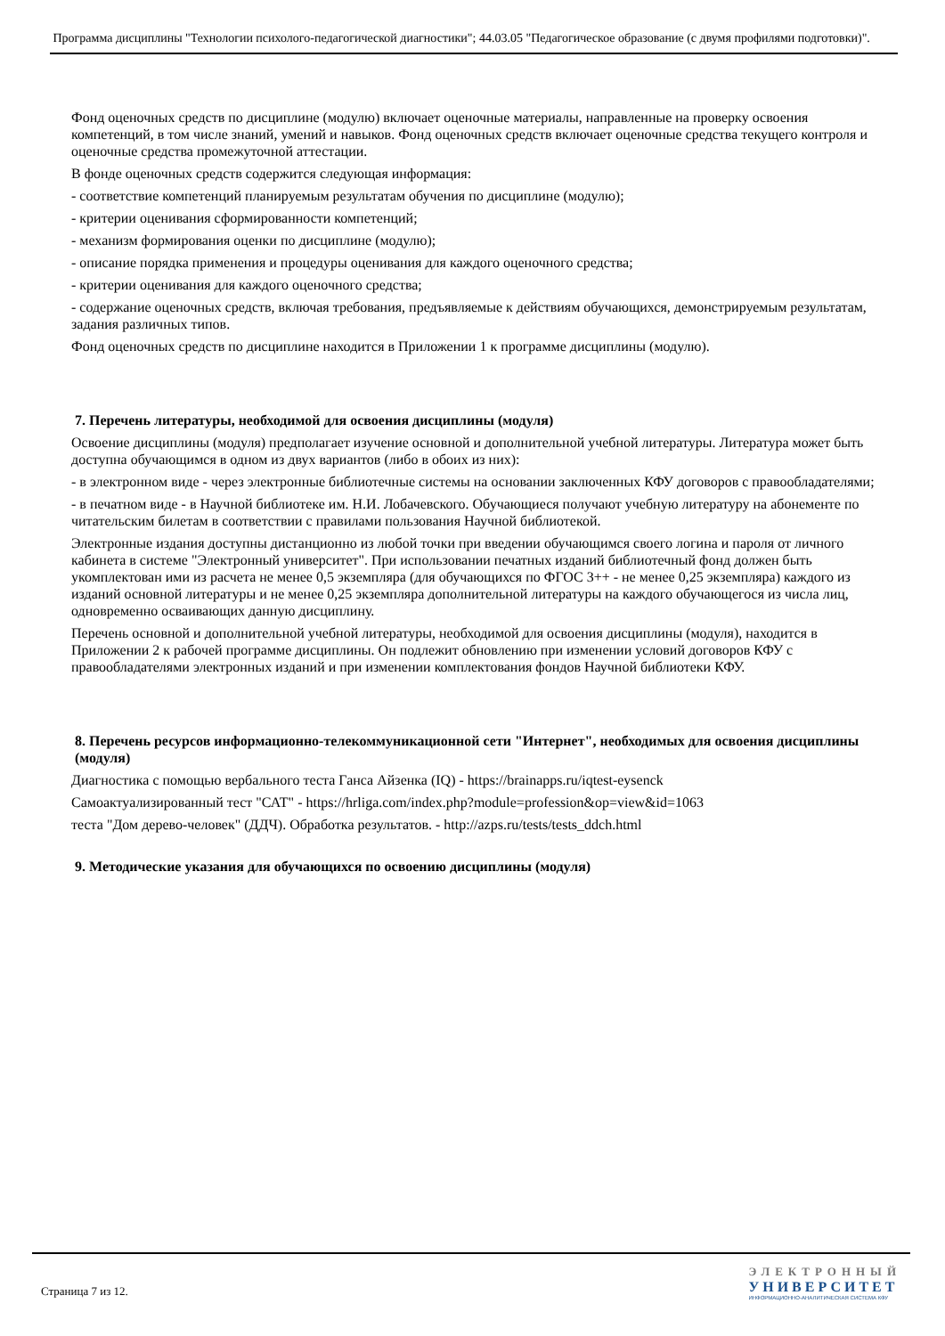Программа дисциплины "Технологии психолого-педагогической диагностики"; 44.03.05 "Педагогическое образование (с двумя профилями подготовки)".
Фонд оценочных средств по дисциплине (модулю) включает оценочные материалы, направленные на проверку освоения компетенций, в том числе знаний, умений и навыков. Фонд оценочных средств включает оценочные средства текущего контроля и оценочные средства промежуточной аттестации.
В фонде оценочных средств содержится следующая информация:
- соответствие компетенций планируемым результатам обучения по дисциплине (модулю);
- критерии оценивания сформированности компетенций;
- механизм формирования оценки по дисциплине (модулю);
- описание порядка применения и процедуры оценивания для каждого оценочного средства;
- критерии оценивания для каждого оценочного средства;
- содержание оценочных средств, включая требования, предъявляемые к действиям обучающихся, демонстрируемым результатам, задания различных типов.
Фонд оценочных средств по дисциплине находится в Приложении 1 к программе дисциплины (модулю).
7. Перечень литературы, необходимой для освоения дисциплины (модуля)
Освоение дисциплины (модуля) предполагает изучение основной и дополнительной учебной литературы. Литература может быть доступна обучающимся в одном из двух вариантов (либо в обоих из них):
- в электронном виде - через электронные библиотечные системы на основании заключенных КФУ договоров с правообладателями;
- в печатном виде - в Научной библиотеке им. Н.И. Лобачевского. Обучающиеся получают учебную литературу на абонементе по читательским билетам в соответствии с правилами пользования Научной библиотекой.
Электронные издания доступны дистанционно из любой точки при введении обучающимся своего логина и пароля от личного кабинета в системе "Электронный университет". При использовании печатных изданий библиотечный фонд должен быть укомплектован ими из расчета не менее 0,5 экземпляра (для обучающихся по ФГОС 3++ - не менее 0,25 экземпляра) каждого из изданий основной литературы и не менее 0,25 экземпляра дополнительной литературы на каждого обучающегося из числа лиц, одновременно осваивающих данную дисциплину.
Перечень основной и дополнительной учебной литературы, необходимой для освоения дисциплины (модуля), находится в Приложении 2 к рабочей программе дисциплины. Он подлежит обновлению при изменении условий договоров КФУ с правообладателями электронных изданий и при изменении комплектования фондов Научной библиотеки КФУ.
8. Перечень ресурсов информационно-телекоммуникационной сети "Интернет", необходимых для освоения дисциплины (модуля)
Диагностика с помощью вербального теста Ганса Айзенка (IQ) - https://brainapps.ru/iqtest-eysenck
Самоактуализированный тест "САТ" - https://hrliga.com/index.php?module=profession&op=view&id=1063
теста "Дом дерево-человек" (ДДЧ). Обработка результатов. - http://azps.ru/tests/tests_ddch.html
9. Методические указания для обучающихся по освоению дисциплины (модуля)
Страница 7 из 12.
ЭЛЕКТРОННЫЙ
УНИВЕРСИТЕТ
ИНФОРМАЦИОННО-АНАЛИТИЧЕСКАЯ СИСТЕМА КФУ